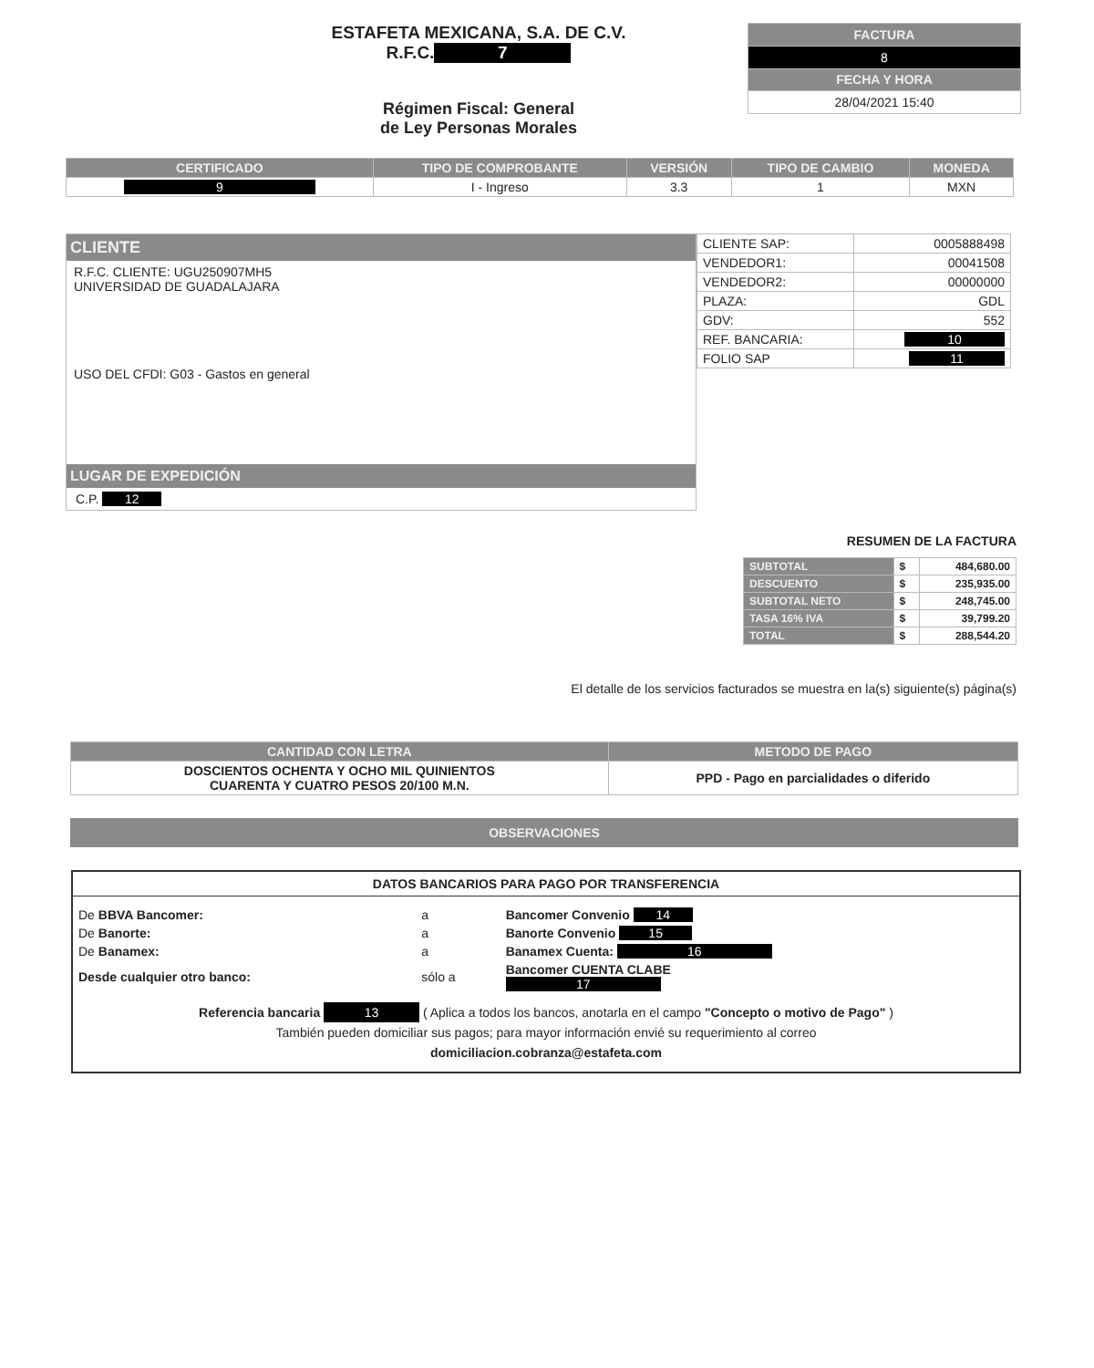ESTAFETA MEXICANA, S.A. DE C.V.
R.F.C. 7
Régimen Fiscal: General
de Ley Personas Morales
| FACTURA |
| --- |
| 8 |
| FECHA Y HORA |
| 28/04/2021 15:40 |
| CERTIFICADO | TIPO DE COMPROBANTE | VERSIÓN | TIPO DE CAMBIO | MONEDA |
| --- | --- | --- | --- | --- |
| 9 | I - Ingreso | 3.3 | 1 | MXN |
CLIENTE
R.F.C. CLIENTE: UGU250907MH5
UNIVERSIDAD DE GUADALAJARA
USO DEL CFDI: G03 - Gastos en general
LUGAR DE EXPEDICIÓN
C.P. 12
| CLIENTE SAP: | 0005888498 |
| VENDEDOR1: | 00041508 |
| VENDEDOR2: | 00000000 |
| PLAZA: | GDL |
| GDV: | 552 |
| REF. BANCARIA: | 10 |
| FOLIO SAP | 11 |
RESUMEN DE LA FACTURA
| SUBTOTAL | $ | 484,680.00 |
| DESCUENTO | $ | 235,935.00 |
| SUBTOTAL NETO | $ | 248,745.00 |
| TASA 16% IVA | $ | 39,799.20 |
| TOTAL | $ | 288,544.20 |
El detalle de los servicios facturados se muestra en la(s) siguiente(s) página(s)
| CANTIDAD CON LETRA | METODO DE PAGO |
| --- | --- |
| DOSCIENTOS OCHENTA Y OCHO MIL QUINIENTOS CUARENTA Y CUATRO PESOS 20/100 M.N. | PPD - Pago en parcialidades o diferido |
OBSERVACIONES
DATOS BANCARIOS PARA PAGO POR TRANSFERENCIA
| De BBVA Bancomer: | a | Bancomer Convenio 14 |
| De Banorte: | a | Banorte Convenio 15 |
| De Banamex: | a | Banamex Cuenta: 16 |
| Desde cualquier otro banco: | sólo a | Bancomer CUENTA CLABE 17 |
Referencia bancaria 13 ( Aplica a todos los bancos, anotarla en el campo "Concepto o motivo de Pago" )
También pueden domiciliar sus pagos; para mayor información envié su requerimiento al correo
domiciliacion.cobranza@estafeta.com